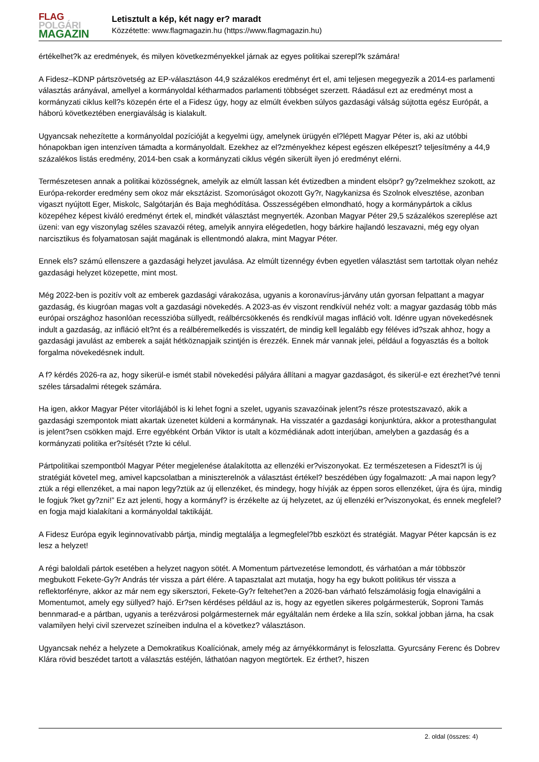FLAG
POLGÁRI
MAGAZIN
Letisztult a kép, két nagy er? maradt
Közzétette: www.flagmagazin.hu (https://www.flagmagazin.hu)
értékelhet?k az eredmények, és milyen következményekkel járnak az egyes politikai szerepl?k számára!
A Fidesz–KDNP pártszövetség az EP-választáson 44,9 százalékos eredményt ért el, ami teljesen megegyezik a 2014-es parlamenti választás arányával, amellyel a kormányoldal kétharmados parlamenti többséget szerzett. Ráadásul ezt az eredményt most a kormányzati ciklus kell?s közepén érte el a Fidesz úgy, hogy az elmúlt években súlyos gazdasági válság sújtotta egész Európát, a háború következtében energiaválság is kialakult.
Ugyancsak nehezítette a kormányoldal pozícióját a kegyelmi ügy, amelynek ürügyén el?lépett Magyar Péter is, aki az utóbbi hónapokban igen intenzíven támadta a kormányoldalt. Ezekhez az el?zményekhez képest egészen elképeszt? teljesítmény a 44,9 százalékos listás eredmény, 2014-ben csak a kormányzati ciklus végén sikerült ilyen jó eredményt elérni.
Természetesen annak a politikai közösségnek, amelyik az elmúlt lassan két évtizedben a mindent elsöpr? gy?zelmekhez szokott, az Európa-rekorder eredmény sem okoz már eksztázist. Szomorúságot okozott Gy?r, Nagykanizsa és Szolnok elvesztése, azonban vigaszt nyújtott Eger, Miskolc, Salgótarján és Baja meghódítása. Összességében elmondható, hogy a kormánypártok a ciklus közepéhez képest kiváló eredményt értek el, mindkét választást megnyerték. Azonban Magyar Péter 29,5 százalékos szereplése azt üzeni: van egy viszonylag széles szavazói réteg, amelyik annyira elégedetlen, hogy bárkire hajlandó leszavazni, még egy olyan narcisztikus és folyamatosan saját magának is ellentmondó alakra, mint Magyar Péter.
Ennek els? számú ellenszere a gazdasági helyzet javulása. Az elmúlt tizennégy évben egyetlen választást sem tartottak olyan nehéz gazdasági helyzet közepette, mint most.
Még 2022-ben is pozitív volt az emberek gazdasági várakozása, ugyanis a koronavírus-járvány után gyorsan felpattant a magyar gazdaság, és kiugróan magas volt a gazdasági növekedés. A 2023-as év viszont rendkívül nehéz volt: a magyar gazdaság több más európai országhoz hasonlóan recesszióba süllyedt, reálbércsökkenés és rendkívül magas infláció volt. Idénre ugyan növekedésnek indult a gazdaság, az infláció elt?nt és a reálbéremelkedés is visszatért, de mindig kell legalább egy féléves id?szak ahhoz, hogy a gazdasági javulást az emberek a saját hétköznapjaik szintjén is érezzék. Ennek már vannak jelei, például a fogyasztás és a boltok forgalma növekedésnek indult.
A f? kérdés 2026-ra az, hogy sikerül-e ismét stabil növekedési pályára állítani a magyar gazdaságot, és sikerül-e ezt érezhet?vé tenni széles társadalmi rétegek számára.
Ha igen, akkor Magyar Péter vitorlájából is ki lehet fogni a szelet, ugyanis szavazóinak jelent?s része protestszavazó, akik a gazdasági szempontok miatt akartak üzenetet küldeni a kormánynak. Ha visszatér a gazdasági konjunktúra, akkor a protesthangulat is jelent?sen csökken majd. Erre egyébként Orbán Viktor is utalt a közmédiának adott interjúban, amelyben a gazdaság és a kormányzati politika er?sítését t?zte ki célul.
Pártpolitikai szempontból Magyar Péter megjelenése átalakította az ellenzéki er?viszonyokat. Ez természetesen a Fideszt?l is új stratégiát követel meg, amivel kapcsolatban a miniszterelnök a választást értékel? beszédében úgy fogalmazott: „A mai napon legy?ztük a régi ellenzéket, a mai napon legy?ztük az új ellenzéket, és mindegy, hogy hívják az éppen soros ellenzéket, újra és újra, mindig le fogjuk ?ket gy?zni!” Ez azt jelenti, hogy a kormányf? is érzékelte az új helyzetet, az új ellenzéki er?viszonyokat, és ennek megfelel?en fogja majd kialakítani a kormányoldal taktikáját.
A Fidesz Európa egyik leginnovatívabb pártja, mindig megtalálja a legmegfelel?bb eszközt és stratégiát. Magyar Péter kapcsán is ez lesz a helyzet!
A régi baloldali pártok esetében a helyzet nagyon sötét. A Momentum pártvezetése lemondott, és várhatóan a már többször megbukott Fekete-Gy?r András tér vissza a párt élére. A tapasztalat azt mutatja, hogy ha egy bukott politikus tér vissza a reflektorfényre, akkor az már nem egy sikersztori, Fekete-Gy?r feltehet?en a 2026-ban várható felszámolásig fogja elnavigálni a Momentumot, amely egy süllyed? hajó. Er?sen kérdéses például az is, hogy az egyetlen sikeres polgármesterük, Soproni Tamás bennmarad-e a pártban, ugyanis a terézvárosi polgármesternek már egyáltalán nem érdeke a lila szín, sokkal jobban járna, ha csak valamilyen helyi civil szervezet színeiben indulna el a következ? választáson.
Ugyancsak nehéz a helyzete a Demokratikus Koalíciónak, amely még az árnyékkormányt is feloszlatta. Gyurcsány Ferenc és Dobrev Klára rövid beszédet tartott a választás estéjén, láthatóan nagyon megtörtek. Ez érthet?, hiszen
2. oldal (összes: 4)